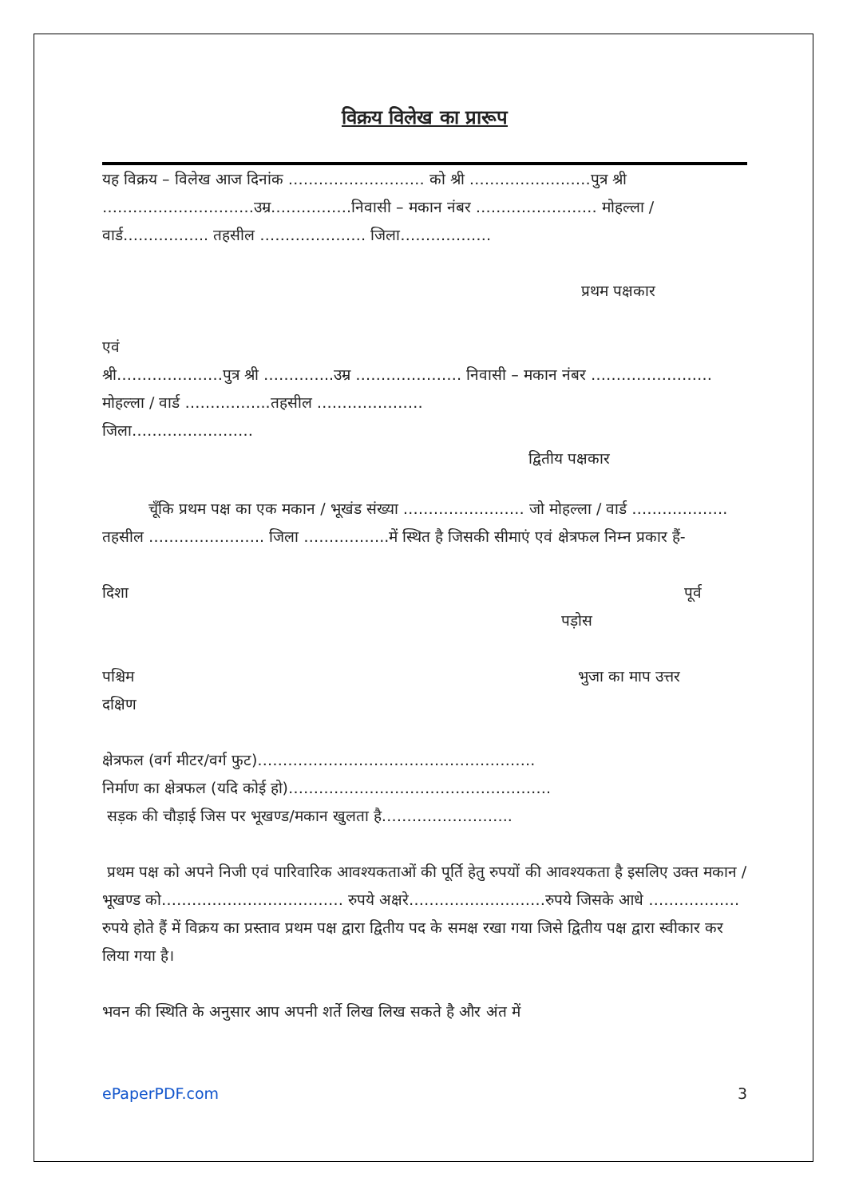विक्रय विलेख का प्रारूप
यह विक्रय – विलेख आज दिनांक ……………………… को श्री ……………………पुत्र श्री …………………………उम्र…………….निवासी – मकान नंबर …………………… मोहल्ला / वार्ड…………….. तहसील ………………… जिला………………
प्रथम पक्षकार
एवं
श्री…………………पुत्र श्री …………..उम्र ………………… निवासी – मकान नंबर …………………… मोहल्ला / वार्ड ……………..तहसील …………………
जिला……………………
द्वितीय पक्षकार
चूँकि प्रथम पक्ष का एक मकान / भूखंड संख्या …………………… जो मोहल्ला / वार्ड ………………. तहसील ………………….. जिला ……………..में स्थित है जिसकी सीमाएं एवं क्षेत्रफल निम्न प्रकार हैं-
दिशा पूर्व
पड़ोस
पश्चिम भुजा का माप उत्तर
दक्षिण
क्षेत्रफल (वर्ग मीटर/वर्ग फुट)……………………………………………….
निर्माण का क्षेत्रफल (यदि कोई हो)…………………………………………….
सड़क की चौड़ाई जिस पर भूखण्ड/मकान खुलता है……………………..
प्रथम पक्ष को अपने निजी एवं पारिवारिक आवश्यकताओं की पूर्ति हेतु रुपयों की आवश्यकता है इसलिए उक्त मकान / भूखण्ड को……………………………… रुपये अक्षरे………………………रुपये जिसके आधे ………………रुपये होते हैं में विक्रय का प्रस्ताव प्रथम पक्ष द्वारा द्वितीय पद के समक्ष रखा गया जिसे द्वितीय पक्ष द्वारा स्वीकार कर लिया गया है।
भवन की स्थिति के अनुसार आप अपनी शर्ते लिख लिख सकते है और अंत में
ePaperPDF.com 3